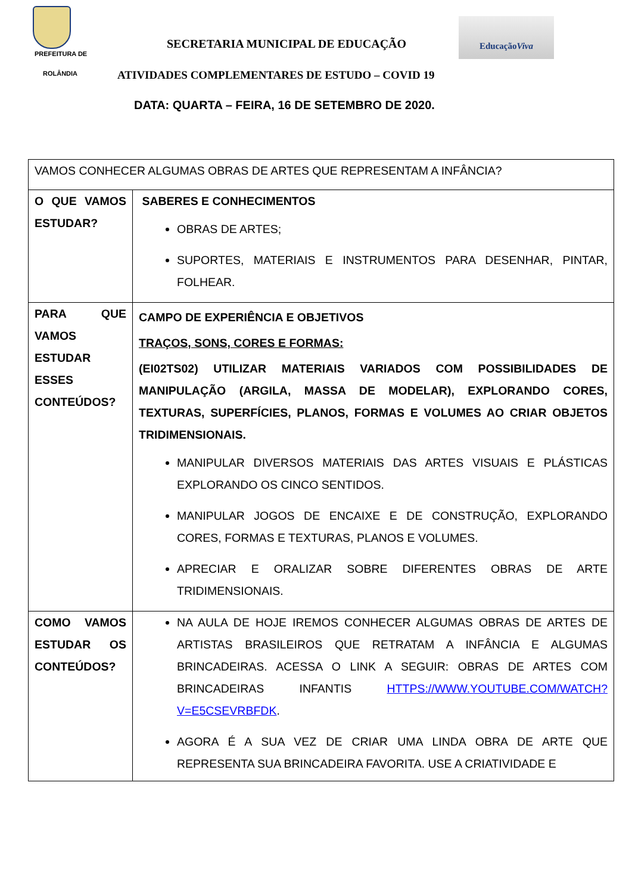PREFEITURA DE
SECRETARIA MUNICIPAL DE EDUCAÇÃO
EducaçãoViva
ROLÂNDIA
ATIVIDADES COMPLEMENTARES DE ESTUDO – COVID 19
DATA: QUARTA – FEIRA, 16 DE SETEMBRO DE 2020.
| VAMOS CONHECER ALGUMAS OBRAS DE ARTES QUE REPRESENTAM A INFÂNCIA? | |
| O QUE VAMOS ESTUDAR? | SABERES E CONHECIMENTOS OBRAS DE ARTES; SUPORTES, MATERIAIS E INSTRUMENTOS PARA DESENHAR, PINTAR, FOLHEAR. |
| PARA QUE VAMOS ESTUDAR ESSES CONTEÚDOS? | CAMPO DE EXPERIÊNCIA E OBJETIVOS TRAÇOS, SONS, CORES E FORMAS: (EI02TS02) UTILIZAR MATERIAIS VARIADOS COM POSSIBILIDADES DE MANIPULAÇÃO (ARGILA, MASSA DE MODELAR), EXPLORANDO CORES, TEXTURAS, SUPERFÍCIES, PLANOS, FORMAS E VOLUMES AO CRIAR OBJETOS TRIDIMENSIONAIS. MANIPULAR DIVERSOS MATERIAIS DAS ARTES VISUAIS E PLÁSTICAS EXPLORANDO OS CINCO SENTIDOS. MANIPULAR JOGOS DE ENCAIXE E DE CONSTRUÇÃO, EXPLORANDO CORES, FORMAS E TEXTURAS, PLANOS E VOLUMES. APRECIAR E ORALIZAR SOBRE DIFERENTES OBRAS DE ARTE TRIDIMENSIONAIS. |
| COMO VAMOS ESTUDAR OS CONTEÚDOS? | NA AULA DE HOJE IREMOS CONHECER ALGUMAS OBRAS DE ARTES DE ARTISTAS BRASILEIROS QUE RETRATAM A INFÂNCIA E ALGUMAS BRINCADEIRAS. ACESSA O LINK A SEGUIR: OBRAS DE ARTES COM BRINCADEIRAS INFANTIS HTTPS://WWW.YOUTUBE.COM/WATCH?V=E5CSEVRBFDK . AGORA É A SUA VEZ DE CRIAR UMA LINDA OBRA DE ARTE QUE REPRESENTA SUA BRINCADEIRA FAVORITA. USE A CRIATIVIDADE E |